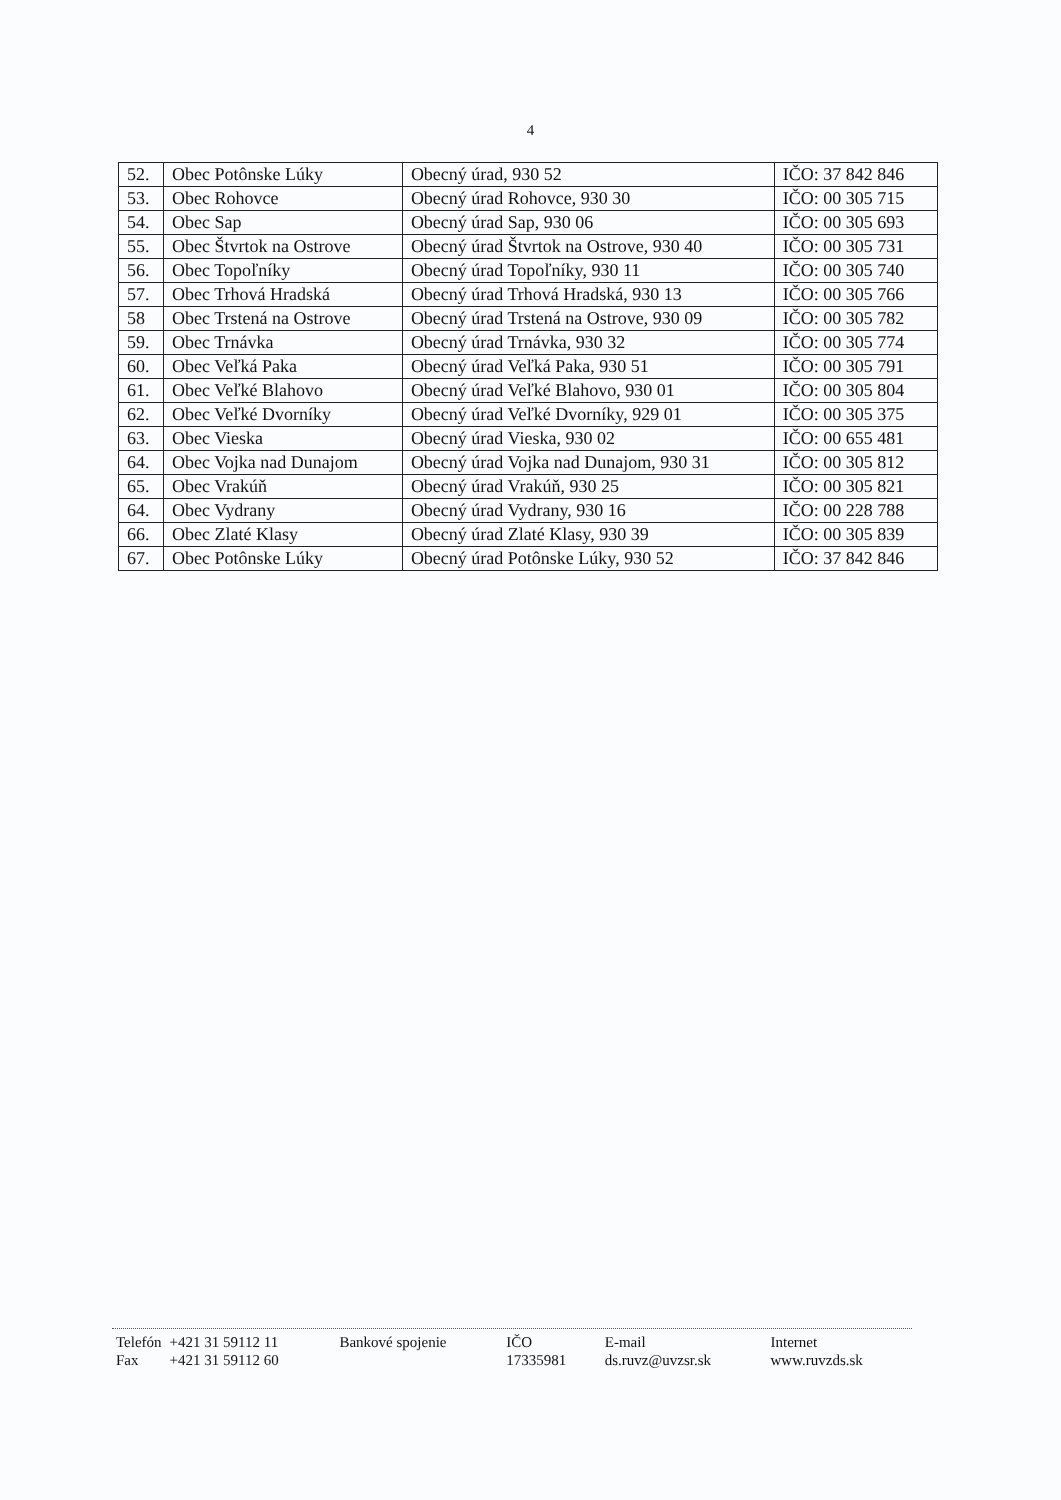4
| 52. | Obec Potônske Lúky | Obecný úrad, 930 52 | IČO: 37 842 846 |
| 53. | Obec Rohovce | Obecný úrad Rohovce, 930 30 | IČO: 00 305 715 |
| 54. | Obec Sap | Obecný úrad Sap, 930 06 | IČO: 00 305 693 |
| 55. | Obec Štvrtok na Ostrove | Obecný úrad Štvrtok na Ostrove, 930 40 | IČO: 00 305 731 |
| 56. | Obec Topoľníky | Obecný úrad Topoľníky, 930 11 | IČO: 00 305 740 |
| 57. | Obec Trhová Hradská | Obecný úrad Trhová Hradská, 930 13 | IČO: 00 305 766 |
| 58 | Obec Trstená na Ostrove | Obecný úrad Trstená na Ostrove, 930 09 | IČO: 00 305 782 |
| 59. | Obec Trnávka | Obecný úrad Trnávka, 930 32 | IČO: 00 305 774 |
| 60. | Obec Veľká Paka | Obecný úrad Veľká Paka, 930 51 | IČO: 00 305 791 |
| 61. | Obec Veľké Blahovo | Obecný úrad Veľké Blahovo, 930 01 | IČO: 00 305 804 |
| 62. | Obec Veľké Dvorníky | Obecný úrad Veľké Dvorníky, 929 01 | IČO: 00 305 375 |
| 63. | Obec Vieska | Obecný úrad Vieska, 930 02 | IČO: 00 655 481 |
| 64. | Obec Vojka nad Dunajom | Obecný úrad Vojka nad Dunajom, 930 31 | IČO: 00 305 812 |
| 65. | Obec Vrakúň | Obecný úrad Vrakúň, 930 25 | IČO: 00 305 821 |
| 64. | Obec Vydrany | Obecný úrad Vydrany, 930 16 | IČO: 00 228 788 |
| 66. | Obec Zlaté Klasy | Obecný úrad Zlaté Klasy, 930 39 | IČO: 00 305 839 |
| 67. | Obec Potônske Lúky | Obecný úrad Potônske Lúky, 930 52 | IČO: 37 842 846 |
| Telefón | +421 31 59112 11 | Bankové spojenie | IČO | E-mail | Internet |
| Fax | +421 31 59112 60 | | 17335981 | ds.ruvz@uvzsr.sk | www.ruvzds.sk |